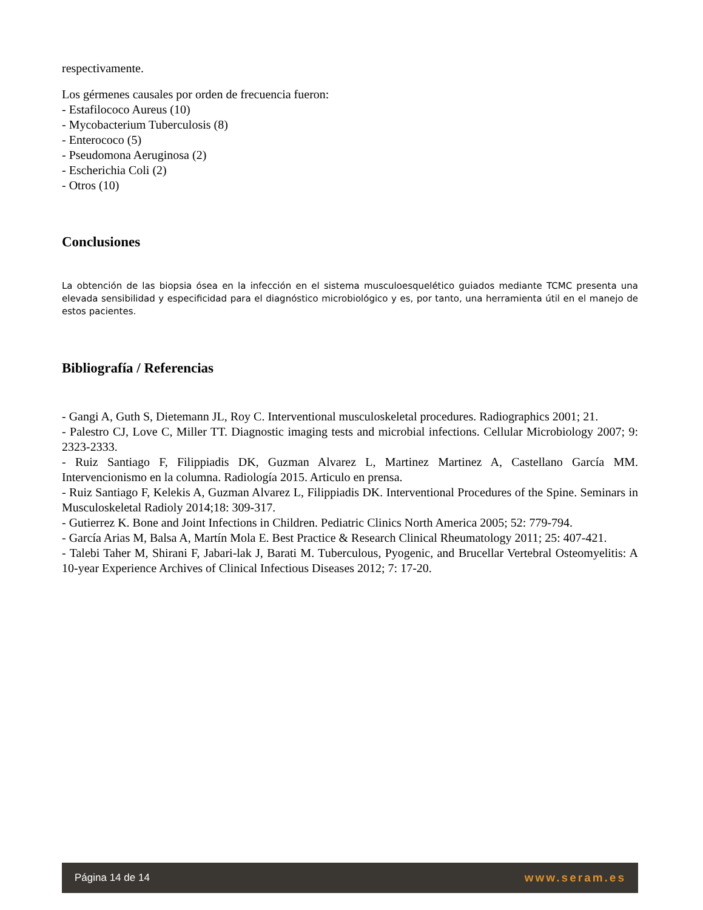respectivamente.
Los gérmenes causales por orden de frecuencia fueron:
- Estafilococo Aureus (10)
- Mycobacterium Tuberculosis (8)
- Enterococo (5)
- Pseudomona Aeruginosa (2)
- Escherichia Coli (2)
- Otros (10)
Conclusiones
La obtención de las biopsia ósea en la infección en el sistema musculoesquelético guiados mediante TCMC presenta una elevada sensibilidad y especificidad para el diagnóstico microbiológico y es, por tanto, una herramienta útil en el manejo de estos pacientes.
Bibliografía / Referencias
- Gangi A, Guth S, Dietemann JL, Roy C. Interventional musculoskeletal procedures. Radiographics 2001; 21.
- Palestro CJ, Love C, Miller TT. Diagnostic imaging tests and microbial infections. Cellular Microbiology 2007; 9: 2323-2333.
- Ruiz Santiago F, Filippiadis DK, Guzman Alvarez L, Martinez Martinez A, Castellano García MM. Intervencionismo en la columna. Radiología 2015. Articulo en prensa.
- Ruiz Santiago F, Kelekis A, Guzman Alvarez L, Filippiadis DK. Interventional Procedures of the Spine. Seminars in Musculoskeletal Radioly 2014;18: 309-317.
- Gutierrez K. Bone and Joint Infections in Children. Pediatric Clinics North America 2005; 52: 779-794.
- García Arias M, Balsa A, Martín Mola E. Best Practice & Research Clinical Rheumatology 2011; 25: 407-421.
- Talebi Taher M, Shirani F, Jabari-lak J, Barati M. Tuberculous, Pyogenic, and Brucellar Vertebral Osteomyelitis: A 10-year Experience Archives of Clinical Infectious Diseases 2012; 7: 17-20.
Página 14 de 14 www.seram.es